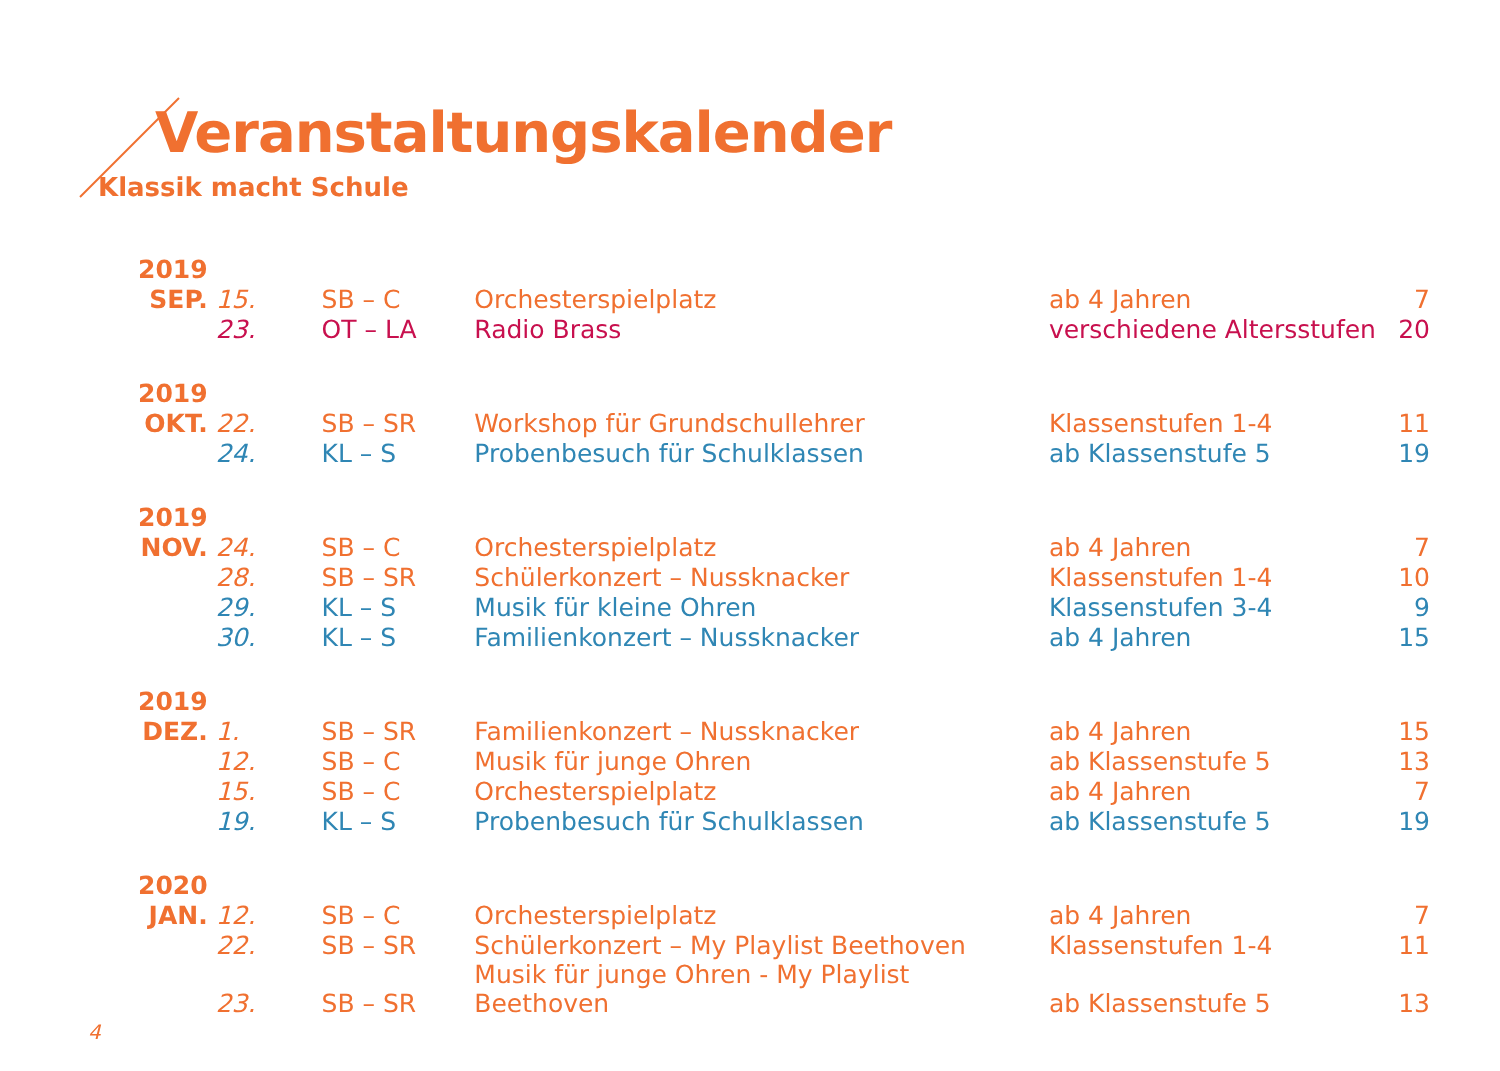Veranstaltungskalender
Klassik macht Schule
| 2019 | | | | | |
| SEP. | 15. | SB – C | Orchesterspielplatz | ab 4 Jahren | 7 |
| | 23. | OT – LA | Radio Brass | verschiedene Altersstufen | 20 |
| 2019 | | | | | |
| OKT. | 22. | SB – SR | Workshop für Grundschullehrer | Klassenstufen 1-4 | 11 |
| | 24. | KL – S | Probenbesuch für Schulklassen | ab Klassenstufe 5 | 19 |
| 2019 | | | | | |
| NOV. | 24. | SB – C | Orchesterspielplatz | ab 4 Jahren | 7 |
| | 28. | SB – SR | Schülerkonzert – Nussknacker | Klassenstufen 1-4 | 10 |
| | 29. | KL – S | Musik für kleine Ohren | Klassenstufen 3-4 | 9 |
| | 30. | KL – S | Familienkonzert – Nussknacker | ab 4 Jahren | 15 |
| 2019 | | | | | |
| DEZ. | 1. | SB – SR | Familienkonzert – Nussknacker | ab 4 Jahren | 15 |
| | 12. | SB – C | Musik für junge Ohren | ab Klassenstufe 5 | 13 |
| | 15. | SB – C | Orchesterspielplatz | ab 4 Jahren | 7 |
| | 19. | KL – S | Probenbesuch für Schulklassen | ab Klassenstufe 5 | 19 |
| 2020 | | | | | |
| JAN. | 12. | SB – C | Orchesterspielplatz | ab 4 Jahren | 7 |
| | 22. | SB – SR | Schülerkonzert – My Playlist Beethoven | Klassenstufen 1-4 | 11 |
| | 23. | SB – SR | Musik für junge Ohren - My Playlist Beethoven | ab Klassenstufe 5 | 13 |
4